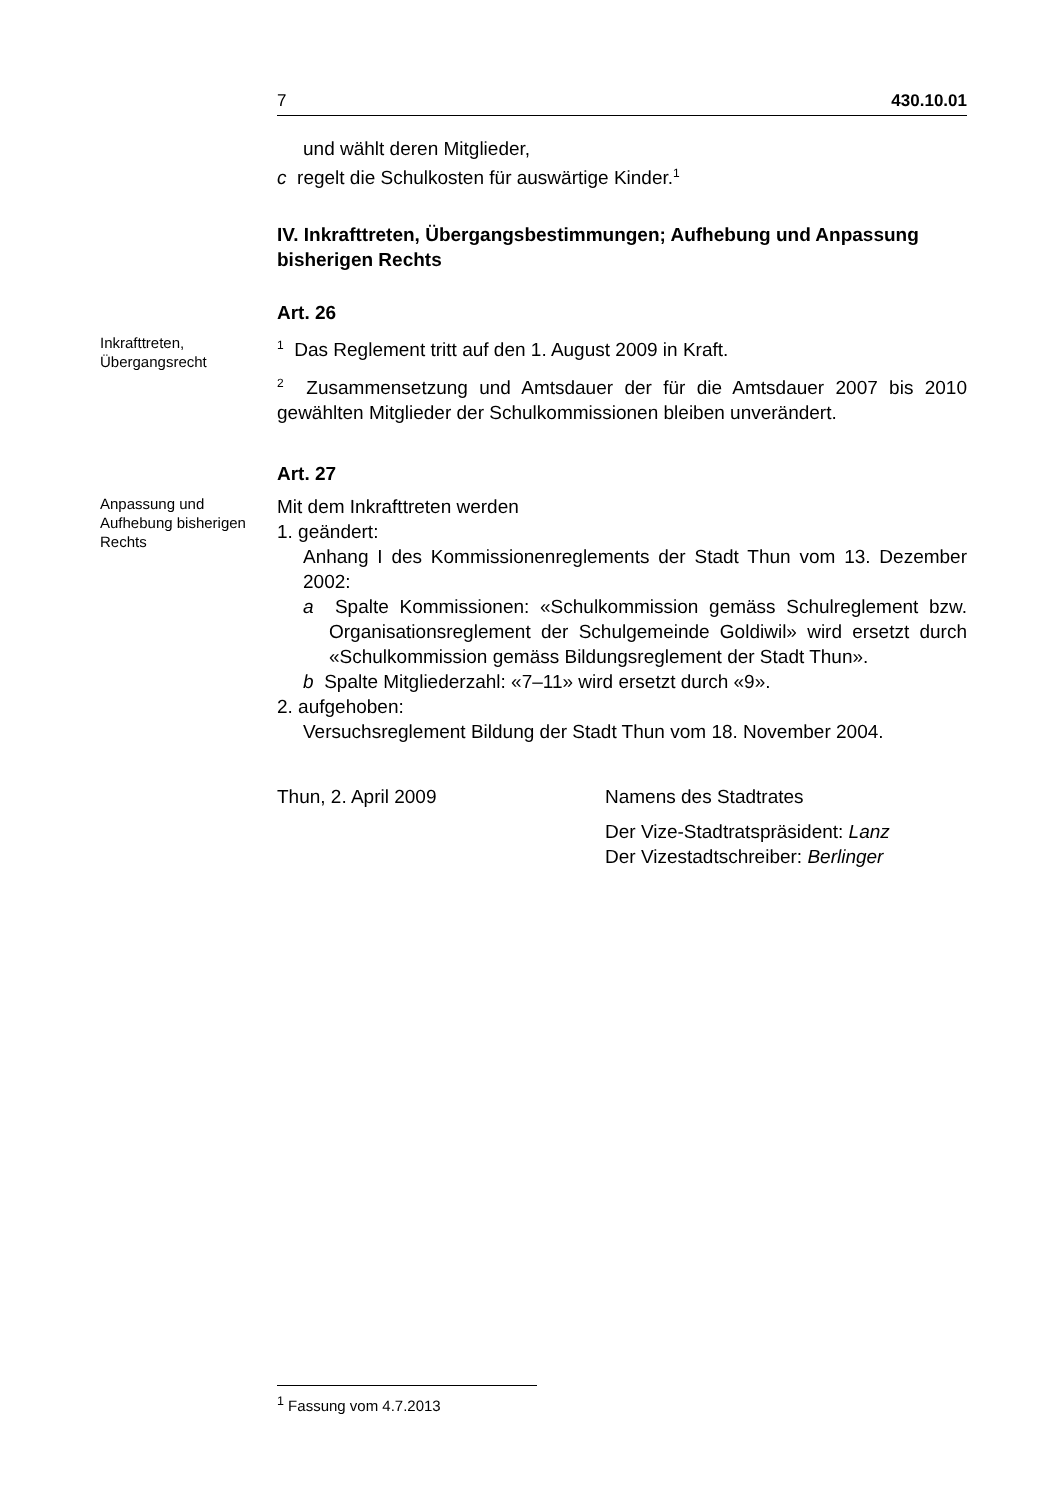7 430.10.01
und wählt deren Mitglieder,
c regelt die Schulkosten für auswärtige Kinder.<sup>1</sup>
IV. Inkrafttreten, Übergangsbestimmungen; Aufhebung und Anpassung bisherigen Rechts
Art. 26
Inkrafttreten, Übergangsrecht
<sup>1</sup> Das Reglement tritt auf den 1. August 2009 in Kraft.
<sup>2</sup> Zusammensetzung und Amtsdauer der für die Amtsdauer 2007 bis 2010 gewählten Mitglieder der Schulkommissionen bleiben unverändert.
Art. 27
Anpassung und Aufhebung bisherigen Rechts
Mit dem Inkrafttreten werden
1. geändert:
Anhang I des Kommissionenreglements der Stadt Thun vom 13. Dezember 2002:
a Spalte Kommissionen: «Schulkommission gemäss Schulreglement bzw. Organisationsreglement der Schulgemeinde Goldiwil» wird ersetzt durch «Schulkommission gemäss Bildungsreglement der Stadt Thun».
b Spalte Mitgliederzahl: «7–11» wird ersetzt durch «9».
2. aufgehoben:
Versuchsreglement Bildung der Stadt Thun vom 18. November 2004.
Thun, 2. April 2009 Namens des Stadtrates
Der Vize-Stadtratspräsident: Lanz
Der Vizestadtschreiber: Berlinger
<sup>1</sup> Fassung vom 4.7.2013